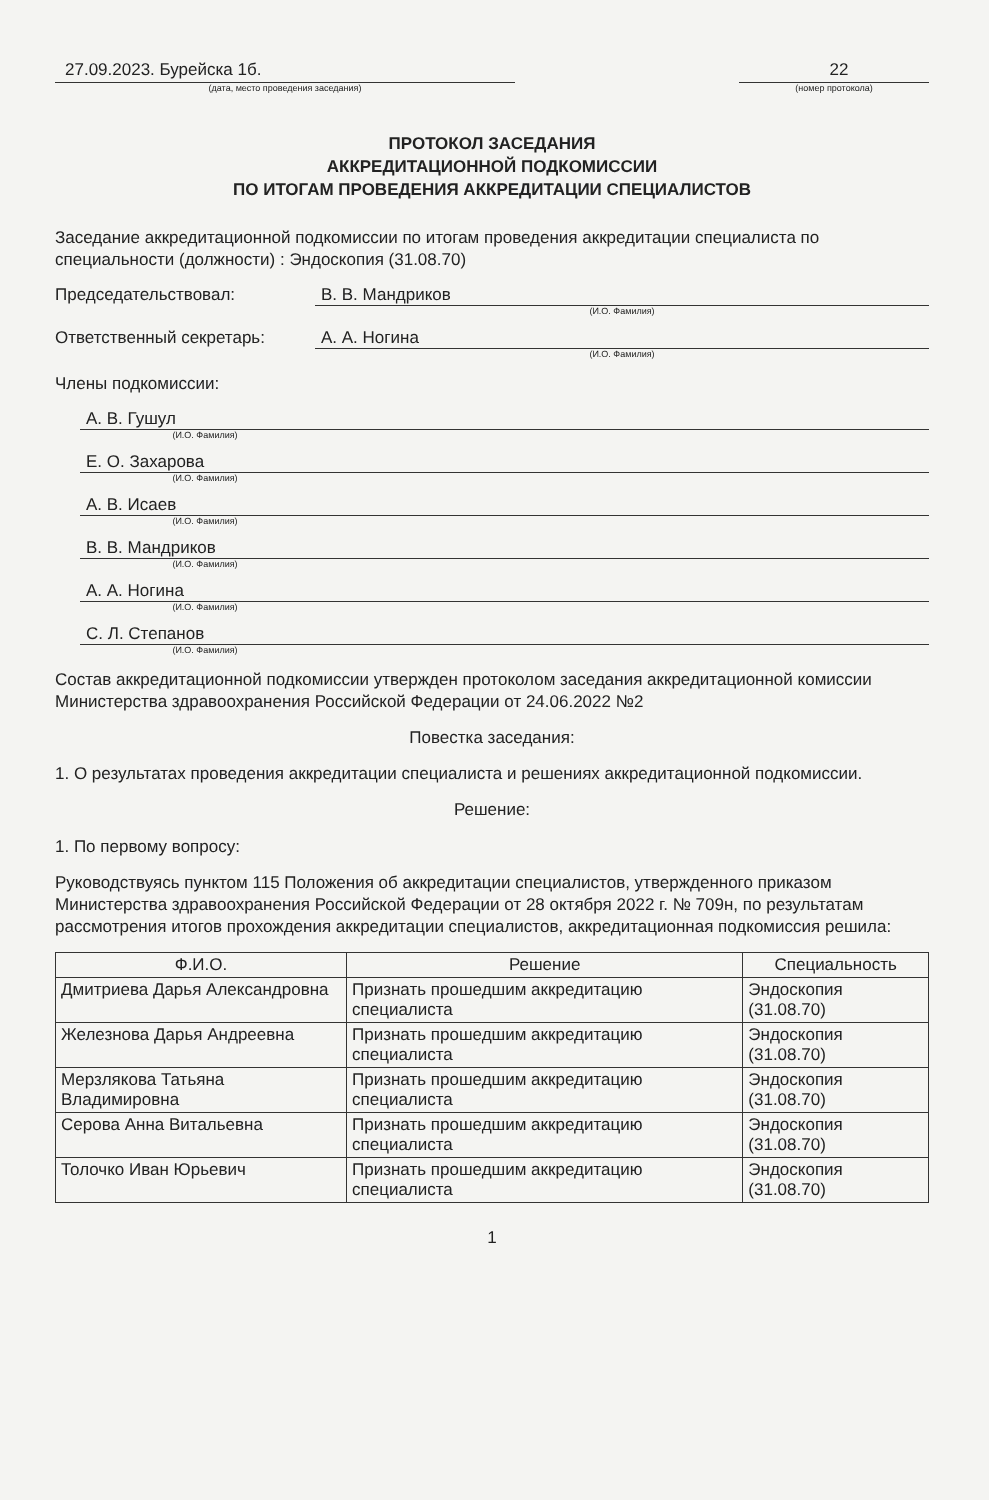27.09.2023. Бурейска 1б.
(дата, место проведения заседания)
22
(номер протокола)
ПРОТОКОЛ ЗАСЕДАНИЯ
АККРЕДИТАЦИОННОЙ ПОДКОМИССИИ
ПО ИТОГАМ ПРОВЕДЕНИЯ АККРЕДИТАЦИИ СПЕЦИАЛИСТОВ
Заседание аккредитационной подкомиссии по итогам проведения аккредитации специалиста по специальности (должности) : Эндоскопия (31.08.70)
Председательствовал: В. В. Мандриков
(И.О. Фамилия)
Ответственный секретарь: А. А. Ногина
(И.О. Фамилия)
Члены подкомиссии:
А. В. Гушул
(И.О. Фамилия)
Е. О. Захарова
(И.О. Фамилия)
А. В. Исаев
(И.О. Фамилия)
В. В. Мандриков
(И.О. Фамилия)
А. А. Ногина
(И.О. Фамилия)
С. Л. Степанов
(И.О. Фамилия)
Состав аккредитационной подкомиссии утвержден протоколом заседания аккредитационной комиссии Министерства здравоохранения Российской Федерации от 24.06.2022 №2
Повестка заседания:
1. О результатах проведения аккредитации специалиста и решениях аккредитационной подкомиссии.
Решение:
1. По первому вопросу:
Руководствуясь пунктом 115 Положения об аккредитации специалистов, утвержденного приказом Министерства здравоохранения Российской Федерации от 28 октября 2022 г. № 709н, по результатам рассмотрения итогов прохождения аккредитации специалистов, аккредитационная подкомиссия решила:
| Ф.И.О. | Решение | Специальность |
| --- | --- | --- |
| Дмитриева Дарья Александровна | Признать прошедшим аккредитацию специалиста | Эндоскопия (31.08.70) |
| Железнова Дарья Андреевна | Признать прошедшим аккредитацию специалиста | Эндоскопия (31.08.70) |
| Мерзлякова Татьяна Владимировна | Признать прошедшим аккредитацию специалиста | Эндоскопия (31.08.70) |
| Серова Анна Витальевна | Признать прошедшим аккредитацию специалиста | Эндоскопия (31.08.70) |
| Толочко Иван Юрьевич | Признать прошедшим аккредитацию специалиста | Эндоскопия (31.08.70) |
1